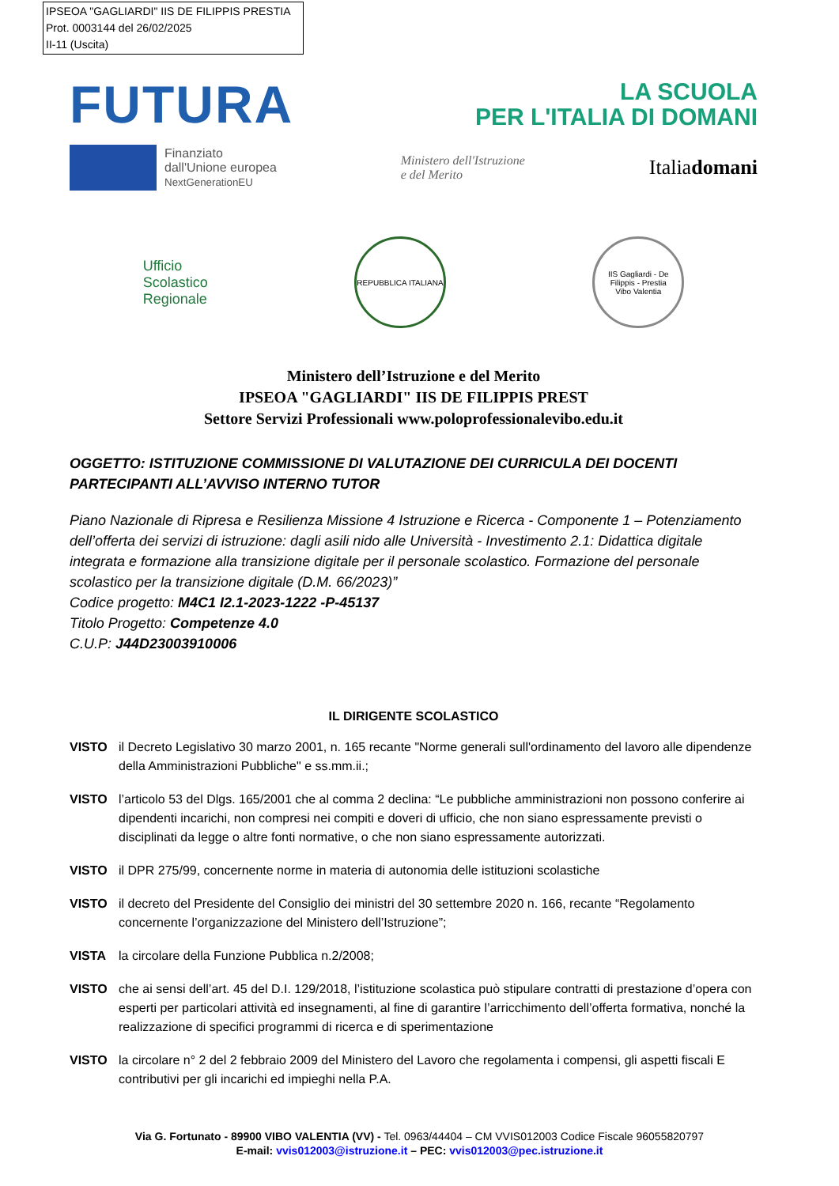IPSEOA "GAGLIARDI" IIS DE FILIPPIS PRESTIA
Prot. 0003144 del 26/02/2025
II-11 (Uscita)
FUTURA
LA SCUOLA
PER L'ITALIA DI DOMANI
Finanziato
dall'Unione europea
NextGenerationEU
Ministero dell'Istruzione
e del Merito
Italiadomani
Ufficio
Scolastico
Regionale
REPUBBLICA ITALIANA
IIS Gagliardi - De Filippis - Prestia
Vibo Valentia
Ministero dell’Istruzione e del Merito
IPSEOA "GAGLIARDI" IIS DE FILIPPIS PREST
Settore Servizi Professionali www.poloprofessionalevibo.edu.it
OGGETTO: ISTITUZIONE COMMISSIONE DI VALUTAZIONE DEI CURRICULA DEI DOCENTI PARTECIPANTI ALL’AVVISO INTERNO TUTOR
Piano Nazionale di Ripresa e Resilienza Missione 4 Istruzione e Ricerca - Componente 1 – Potenziamento dell’offerta dei servizi di istruzione: dagli asili nido alle Università - Investimento 2.1: Didattica digitale integrata e formazione alla transizione digitale per il personale scolastico. Formazione del personale scolastico per la transizione digitale (D.M. 66/2023)”
Codice progetto: M4C1 I2.1-2023-1222 -P-45137
Titolo Progetto: Competenze 4.0
C.U.P: J44D23003910006
IL DIRIGENTE SCOLASTICO
VISTO il Decreto Legislativo 30 marzo 2001, n. 165 recante "Norme generali sull'ordinamento del lavoro alle dipendenze della Amministrazioni Pubbliche" e ss.mm.ii.;
VISTO l’articolo 53 del Dlgs. 165/2001 che al comma 2 declina: “Le pubbliche amministrazioni non possono conferire ai dipendenti incarichi, non compresi nei compiti e doveri di ufficio, che non siano espressamente previsti o disciplinati da legge o altre fonti normative, o che non siano espressamente autorizzati.
VISTO il DPR 275/99, concernente norme in materia di autonomia delle istituzioni scolastiche
VISTO il decreto del Presidente del Consiglio dei ministri del 30 settembre 2020 n. 166, recante “Regolamento concernente l’organizzazione del Ministero dell’Istruzione”;
VISTA la circolare della Funzione Pubblica n.2/2008;
VISTO che ai sensi dell’art. 45 del D.I. 129/2018, l’istituzione scolastica può stipulare contratti di prestazione d’opera con esperti per particolari attività ed insegnamenti, al fine di garantire l’arricchimento dell’offerta formativa, nonché la realizzazione di specifici programmi di ricerca e di sperimentazione
VISTO la circolare n° 2 del 2 febbraio 2009 del Ministero del Lavoro che regolamenta i compensi, gli aspetti fiscali E contributivi per gli incarichi ed impieghi nella P.A.
Via G. Fortunato - 89900 VIBO VALENTIA (VV) - Tel. 0963/44404 – CM VVIS012003 Codice Fiscale 96055820797
E-mail: vvis012003@istruzione.it – PEC: vvis012003@pec.istruzione.it